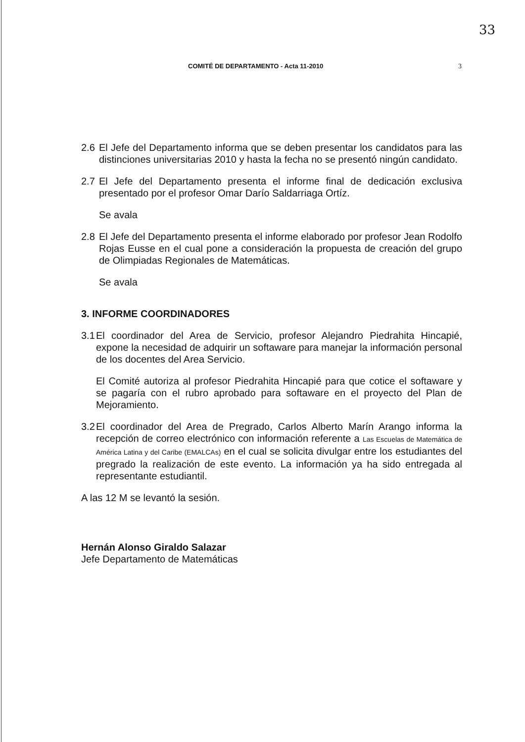33
COMITÉ DE DEPARTAMENTO - Acta 11-2010 3
2.6 El Jefe del Departamento informa que se deben presentar los candidatos para las distinciones universitarias 2010 y hasta la fecha no se presentó ningún candidato.
2.7 El Jefe del Departamento presenta el informe final de dedicación exclusiva presentado por el profesor Omar Darío Saldarriaga Ortíz.
Se avala
2.8 El Jefe del Departamento presenta el informe elaborado por profesor Jean Rodolfo Rojas Eusse en el cual pone a consideración la propuesta de creación del grupo de Olimpiadas Regionales de Matemáticas.
Se avala
3. INFORME COORDINADORES
3.1
El coordinador del Area de Servicio, profesor Alejandro Piedrahita Hincapié, expone la necesidad de adquirir un softaware para manejar la información personal de los docentes del Area Servicio.
El Comité autoriza al profesor Piedrahita Hincapié para que cotice el softaware y se pagaría con el rubro aprobado para softaware en el proyecto del Plan de Mejoramiento.
3.2
El coordinador del Area de Pregrado, Carlos Alberto Marín Arango informa la recepción de correo electrónico con información referente a Las Escuelas de Matemática de América Latina y del Caribe (EMALCAs) en el cual se solicita divulgar entre los estudiantes del pregrado la realización de este evento. La información ya ha sido entregada al representante estudiantil.
A las 12 M se levantó la sesión.
Hernán Alonso Giraldo Salazar
Jefe Departamento de Matemáticas